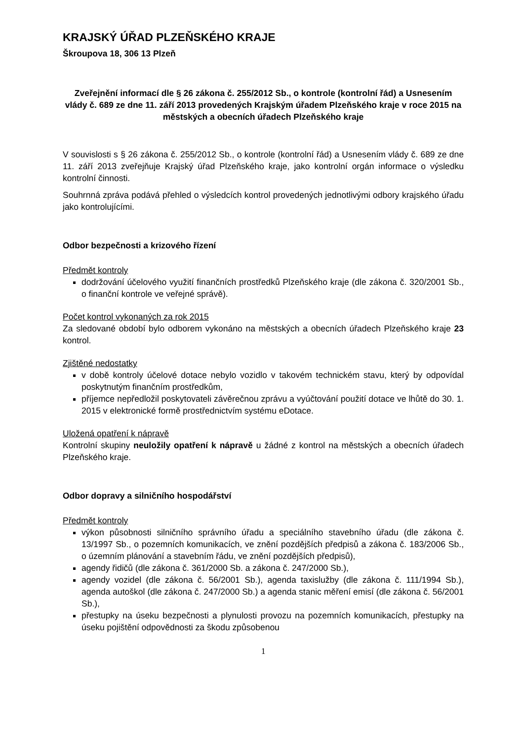KRAJSKÝ ÚŘAD PLZEŇSKÉHO KRAJE
Škroupova 18, 306 13 Plzeň
Zveřejnění informací dle § 26 zákona č. 255/2012 Sb., o kontrole (kontrolní řád) a Usnesením vlády č. 689 ze dne 11. září 2013 provedených Krajským úřadem Plzeňského kraje v roce 2015 na městských a obecních úřadech Plzeňského kraje
V souvislosti s § 26 zákona č. 255/2012 Sb., o kontrole (kontrolní řád) a Usnesením vlády č. 689 ze dne 11. září 2013 zveřejňuje Krajský úřad Plzeňského kraje, jako kontrolní orgán informace o výsledku kontrolní činnosti.
Souhrnná zpráva podává přehled o výsledcích kontrol provedených jednotlivými odbory krajského úřadu jako kontrolujícími.
Odbor bezpečnosti a krizového řízení
Předmět kontroly
dodržování účelového využití finančních prostředků Plzeňského kraje (dle zákona č. 320/2001 Sb., o finanční kontrole ve veřejné správě).
Počet kontrol vykonaných za rok 2015
Za sledované období bylo odborem vykonáno na městských a obecních úřadech Plzeňského kraje 23 kontrol.
Zjištěné nedostatky
v době kontroly účelové dotace nebylo vozidlo v takovém technickém stavu, který by odpovídal poskytnutým finančním prostředkům,
příjemce nepředložil poskytovateli závěrečnou zprávu a vyúčtování použití dotace ve lhůtě do 30. 1. 2015 v elektronické formě prostřednictvím systému eDotace.
Uložená opatření k nápravě
Kontrolní skupiny neuložily opatření k nápravě u žádné z kontrol na městských a obecních úřadech Plzeňského kraje.
Odbor dopravy a silničního hospodářství
Předmět kontroly
výkon působnosti silničního správního úřadu a speciálního stavebního úřadu (dle zákona č. 13/1997 Sb., o pozemních komunikacích, ve znění pozdějších předpisů a zákona č. 183/2006 Sb., o územním plánování a stavebním řádu, ve znění pozdějších předpisů),
agendy řidičů (dle zákona č. 361/2000 Sb. a zákona č. 247/2000 Sb.),
agendy vozidel (dle zákona č. 56/2001 Sb.), agenda taxislužby (dle zákona č. 111/1994 Sb.), agenda autoškol (dle zákona č. 247/2000 Sb.) a agenda stanic měření emisí (dle zákona č. 56/2001 Sb.),
přestupky na úseku bezpečnosti a plynulosti provozu na pozemních komunikacích, přestupky na úseku pojištění odpovědnosti za škodu způsobenou
1